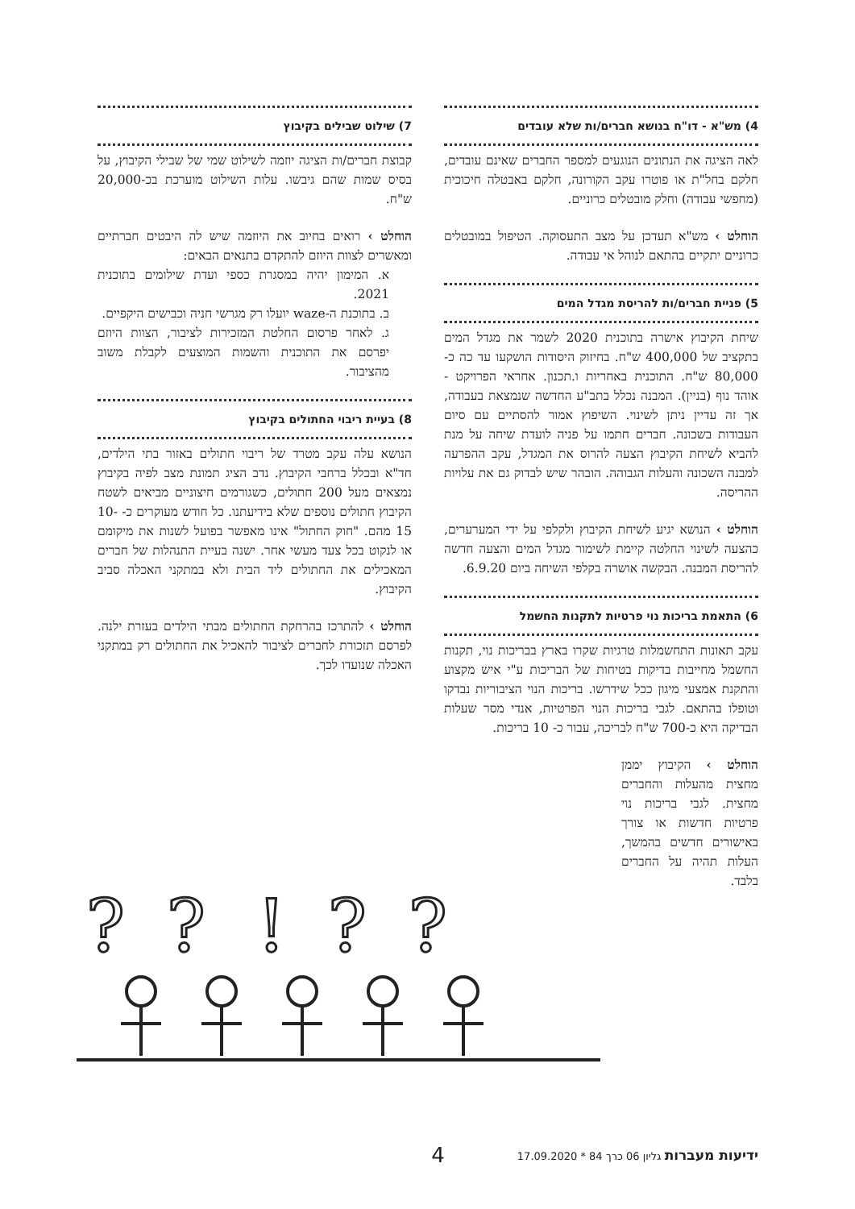4) מש"א - דו"ח בנושא חברים/ות שלא עובדים
לאה הציגה את הנתונים הנוגעים למספר החברים שאינם עובדים, חלקם בחל"ת או פוטרו עקב הקורונה, חלקם באבטלה חיכוכית (מחפשי עבודה) וחלק מובטלים כרוניים.
הוחלט › מש"א תעדכן על מצב התעסוקה. הטיפול במובטלים כרוניים יתקיים בהתאם לנוהל אי עבודה.
5) פניית חברים/ות להריסת מגדל המים
שיחת הקיבוץ אישרה בתוכנית 2020 לשמר את מגדל המים בתקציב של 400,000 ש"ח. בחיזוק היסודות הושקעו עד כה כ- 80,000 ש"ח. התוכנית באחריות ו.תכנון. אחראי הפרויקט - אוהד נוף (בניין). המבנה נכלל בתב"ע החדשה שנמצאת בעבודה, אך זה עדיין ניתן לשינוי. השיפוץ אמור להסתיים עם סיום העבודות בשכונה. חברים חתמו על פניה לועדת שיחה על מנת להביא לשיחת הקיבוץ הצעה להרוס את המגדל, עקב ההפרעה למבנה השכונה והעלות הגבוהה. הובהר שיש לבדוק גם את עלויות ההריסה.
הוחלט › הנושא יגיע לשיחת הקיבוץ ולקלפי על ידי המערערים, כהצעה לשינוי החלטה קיימת לשימור מגדל המים והצעה חדשה להריסת המבנה. הבקשה אושרה בקלפי השיחה ביום 6.9.20.
6) התאמת בריכות נוי פרטיות לתקנות החשמל
עקב תאונות התחשמלות טרגיות שקרו בארץ בבריכות נוי, תקנות החשמל מחייבות בדיקות בטיחות של הבריכות ע"י איש מקצוע והתקנת אמצעי מיגון ככל שידרשו. בריכות הנוי הציבוריות נבדקו וטופלו בהתאם. לגבי בריכות הנוי הפרטיות, אנדי מסר שעלות הבדיקה היא כ-700 ש"ח לבריכה, עבור כ- 10 בריכות.
הוחלט › הקיבוץ יממן מחצית מהעלות והחברים מחצית. לגבי בריכות נוי פרטיות חדשות או צורך באישורים חדשים בהמשך, העלות תהיה על החברים בלבד.
7) שילוט שבילים בקיבוץ
קבוצת חברים/ות הציגה יוזמה לשילוט שמי של שבילי הקיבוץ, על בסיס שמות שהם גיבשו. עלות השילוט מוערכת בכ-20,000 ש"ח.
הוחלט › רואים בחיוב את היוזמה שיש לה היבטים חברתיים ומאשרים לצוות היוזם להתקדם בתנאים הבאים:
א. המימון יהיה במסגרת כספי ועדת שילומים בתוכנית 2021.
ב. בתוכנת ה-waze יועלו רק מגרשי חניה וכבישים היקפיים.
ג. לאחר פרסום החלטת המזכירות לציבור, הצוות היוזם יפרסם את התוכנית והשמות המוצעים לקבלת משוב מהציבור.
8) בעיית ריבוי החתולים בקיבוץ
הנושא עלה עקב מטרד של ריבוי חתולים באזור בתי הילדים, חד"א ובכלל ברחבי הקיבוץ. נדב הציג תמונת מצב לפיה בקיבוץ נמצאים מעל 200 חתולים, כשגורמים חיצוניים מביאים לשטח הקיבוץ חתולים נוספים שלא בידיעתנו. כל חודש מעוקרים כ- 10-15 מהם. "חוק החתול" אינו מאפשר בפועל לשנות את מיקומם או לנקוט בכל צעד מעשי אחר. ישנה בעיית התנהלות של חברים המאכילים את החתולים ליד הבית ולא במתקני האכלה סביב הקיבוץ.
הוחלט › להתרכז בהרחקת החתולים מבתי הילדים בעזרת ילנה. לפרסם תזכורת לחברים לציבור להאכיל את החתולים רק במתקני האכלה שנועדו לכך.
?
?
!
?
?
ידיעות מעברות גליון 06 כרך 84 * 17.09.2020 4